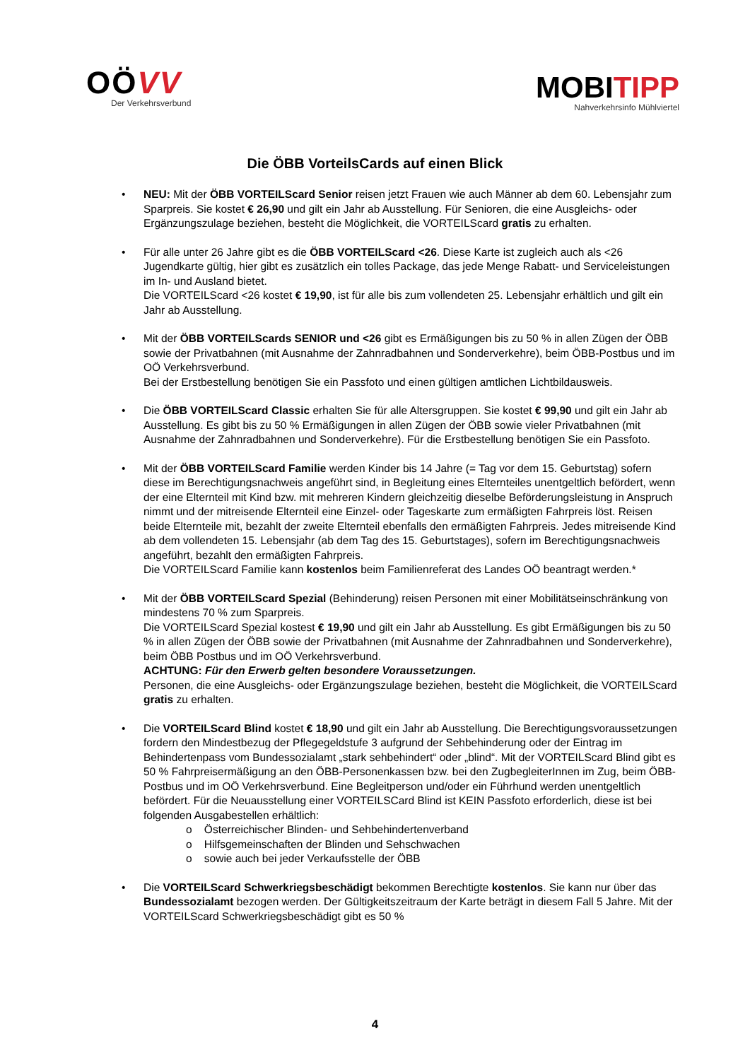OÖVV
Der Verkehrsverbund
MOBITIPP
Nahverkehrsinfo Mühlviertel
Die ÖBB VorteilsCards auf einen Blick
NEU: Mit der ÖBB VORTEILScard Senior reisen jetzt Frauen wie auch Männer ab dem 60. Lebensjahr zum Sparpreis. Sie kostet € 26,90 und gilt ein Jahr ab Ausstellung. Für Senioren, die eine Ausgleichs- oder Ergänzungszulage beziehen, besteht die Möglichkeit, die VORTEILScard gratis zu erhalten.
Für alle unter 26 Jahre gibt es die ÖBB VORTEILScard <26. Diese Karte ist zugleich auch als <26 Jugendkarte gültig, hier gibt es zusätzlich ein tolles Package, das jede Menge Rabatt- und Serviceleistungen im In- und Ausland bietet.
Die VORTEILScard <26 kostet € 19,90, ist für alle bis zum vollendeten 25. Lebensjahr erhältlich und gilt ein Jahr ab Ausstellung.
Mit der ÖBB VORTEILScards SENIOR und <26 gibt es Ermäßigungen bis zu 50 % in allen Zügen der ÖBB sowie der Privatbahnen (mit Ausnahme der Zahnradbahnen und Sonderverkehre), beim ÖBB-Postbus und im OÖ Verkehrsverbund.
Bei der Erstbestellung benötigen Sie ein Passfoto und einen gültigen amtlichen Lichtbildausweis.
Die ÖBB VORTEILScard Classic erhalten Sie für alle Altersgruppen. Sie kostet € 99,90 und gilt ein Jahr ab Ausstellung. Es gibt bis zu 50 % Ermäßigungen in allen Zügen der ÖBB sowie vieler Privatbahnen (mit Ausnahme der Zahnradbahnen und Sonderverkehre). Für die Erstbestellung benötigen Sie ein Passfoto.
Mit der ÖBB VORTEILScard Familie werden Kinder bis 14 Jahre (= Tag vor dem 15. Geburtstag) sofern diese im Berechtigungsnachweis angeführt sind, in Begleitung eines Elternteiles unentgeltlich befördert, wenn der eine Elternteil mit Kind bzw. mit mehreren Kindern gleichzeitig dieselbe Beförderungsleistung in Anspruch nimmt und der mitreisende Elternteil eine Einzel- oder Tageskarte zum ermäßigten Fahrpreis löst. Reisen beide Elternteile mit, bezahlt der zweite Elternteil ebenfalls den ermäßigten Fahrpreis. Jedes mitreisende Kind ab dem vollendeten 15. Lebensjahr (ab dem Tag des 15. Geburtstages), sofern im Berechtigungsnachweis angeführt, bezahlt den ermäßigten Fahrpreis.
Die VORTEILScard Familie kann kostenlos beim Familienreferat des Landes OÖ beantragt werden.*
Mit der ÖBB VORTEILScard Spezial (Behinderung) reisen Personen mit einer Mobilitätseinschränkung von mindestens 70 % zum Sparpreis.
Die VORTEILScard Spezial kostest € 19,90 und gilt ein Jahr ab Ausstellung. Es gibt Ermäßigungen bis zu 50 % in allen Zügen der ÖBB sowie der Privatbahnen (mit Ausnahme der Zahnradbahnen und Sonderverkehre), beim ÖBB Postbus und im OÖ Verkehrsverbund.
ACHTUNG: Für den Erwerb gelten besondere Voraussetzungen.
Personen, die eine Ausgleichs- oder Ergänzungszulage beziehen, besteht die Möglichkeit, die VORTEILScard gratis zu erhalten.
Die VORTEILScard Blind kostet € 18,90 und gilt ein Jahr ab Ausstellung. Die Berechtigungsvoraussetzungen fordern den Mindestbezug der Pflegegeldstufe 3 aufgrund der Sehbehinderung oder der Eintrag im Behindertenpass vom Bundessozialamt „stark sehbehindert“ oder „blind“. Mit der VORTEILScard Blind gibt es 50 % Fahrpreisermäßigung an den ÖBB-Personenkassen bzw. bei den ZugbegleiterInnen im Zug, beim ÖBB-Postbus und im OÖ Verkehrsverbund. Eine Begleitperson und/oder ein Führhund werden unentgeltlich befördert. Für die Neuausstellung einer VORTEILSCard Blind ist KEIN Passfoto erforderlich, diese ist bei folgenden Ausgabestellen erhältlich:
o Österreichischer Blinden- und Sehbehindertenverband
o Hilfsgemeinschaften der Blinden und Sehschwachen
o sowie auch bei jeder Verkaufsstelle der ÖBB
Die VORTEILScard Schwerkriegsbeschädigt bekommen Berechtigte kostenlos. Sie kann nur über das Bundessozialamt bezogen werden. Der Gültigkeitszeitraum der Karte beträgt in diesem Fall 5 Jahre. Mit der VORTEILScard Schwerkriegsbeschädigt gibt es 50 %
4